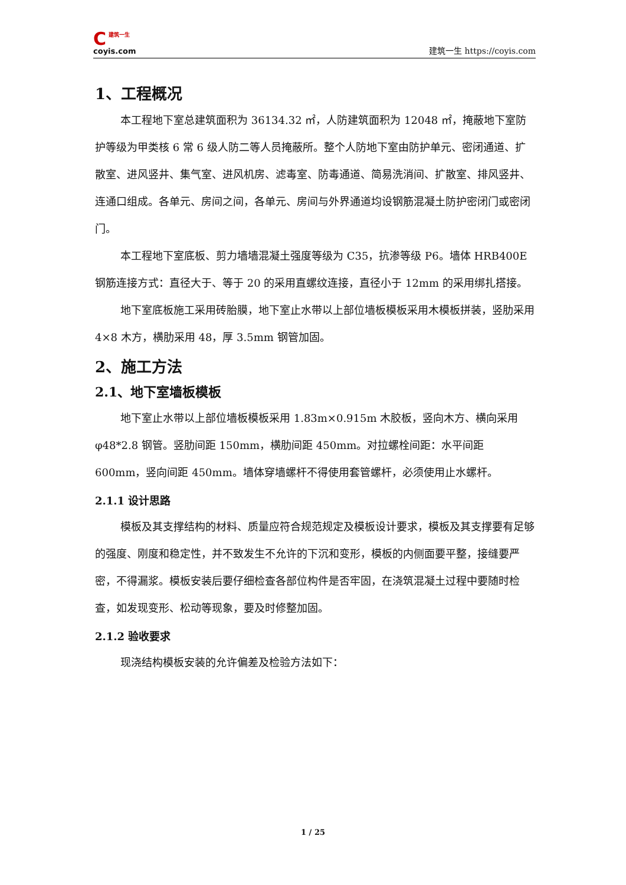C建筑一生
coyis.com
建筑一生 https://coyis.com
1、工程概况
本工程地下室总建筑面积为 36134.32 ㎡，人防建筑面积为 12048 ㎡，掩蔽地下室防护等级为甲类核 6 常 6 级人防二等人员掩蔽所。整个人防地下室由防护单元、密闭通道、扩散室、进风竖井、集气室、进风机房、滤毒室、防毒通道、简易洗消间、扩散室、排风竖井、连通口组成。各单元、房间之间，各单元、房间与外界通道均设钢筋混凝土防护密闭门或密闭门。
本工程地下室底板、剪力墙墙混凝土强度等级为 C35，抗渗等级 P6。墙体 HRB400E 钢筋连接方式：直径大于、等于 20 的采用直螺纹连接，直径小于 12mm 的采用绑扎搭接。
地下室底板施工采用砖胎膜，地下室止水带以上部位墙板模板采用木模板拼装，竖肋采用 4×8 木方，横肋采用 48，厚 3.5mm 钢管加固。
2、施工方法
2.1、地下室墙板模板
地下室止水带以上部位墙板模板采用 1.83m×0.915m 木胶板，竖向木方、横向采用 φ48*2.8 钢管。竖肋间距 150mm，横肋间距 450mm。对拉螺栓间距：水平间距 600mm，竖向间距 450mm。墙体穿墙螺杆不得使用套管螺杆，必须使用止水螺杆。
2.1.1 设计思路
模板及其支撑结构的材料、质量应符合规范规定及模板设计要求，模板及其支撑要有足够的强度、刚度和稳定性，并不致发生不允许的下沉和变形，模板的内侧面要平整，接缝要严密，不得漏浆。模板安装后要仔细检查各部位构件是否牢固，在浇筑混凝土过程中要随时检查，如发现变形、松动等现象，要及时修整加固。
2.1.2 验收要求
现浇结构模板安装的允许偏差及检验方法如下：
1 / 25